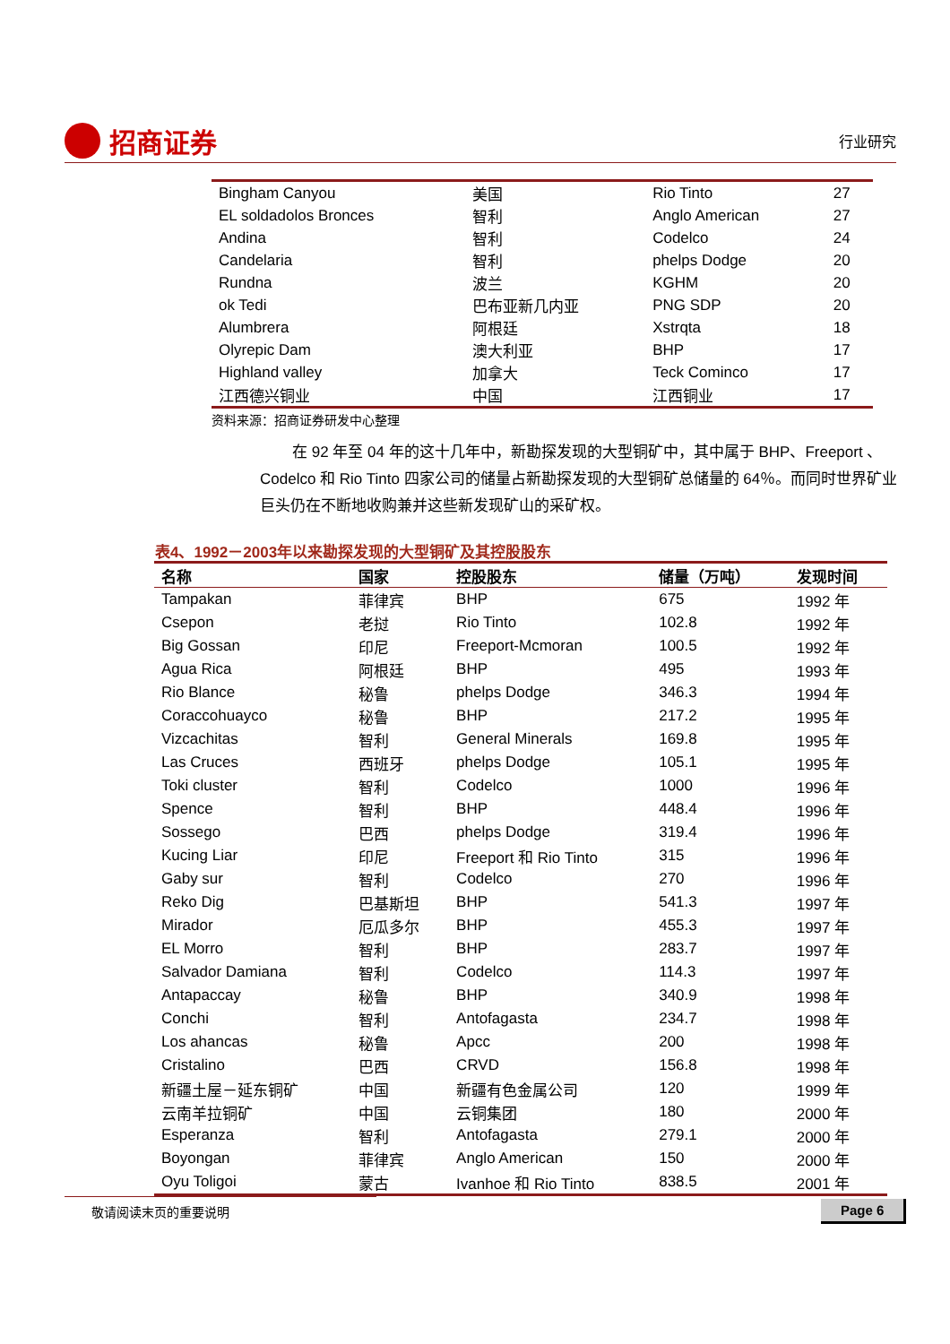招商证券
行业研究
| Bingham Canyou | 美国 | Rio Tinto | 27 |
| EL soldadolos Bronces | 智利 | Anglo American | 27 |
| Andina | 智利 | Codelco | 24 |
| Candelaria | 智利 | phelps Dodge | 20 |
| Rundna | 波兰 | KGHM | 20 |
| ok Tedi | 巴布亚新几内亚 | PNG SDP | 20 |
| Alumbrera | 阿根廷 | Xstrqta | 18 |
| Olyrepic Dam | 澳大利亚 | BHP | 17 |
| Highland valley | 加拿大 | Teck Cominco | 17 |
| 江西德兴铜业 | 中国 | 江西铜业 | 17 |
资料来源：招商证券研发中心整理
在 92 年至 04 年的这十几年中，新勘探发现的大型铜矿中，其中属于 BHP、Freeport 、Codelco 和 Rio Tinto 四家公司的储量占新勘探发现的大型铜矿总储量的 64％。而同时世界矿业巨头仍在不断地收购兼并这些新发现矿山的采矿权。
表4、1992－2003年以来勘探发现的大型铜矿及其控股股东
| 名称 | 国家 | 控股股东 | 储量（万吨） | 发现时间 |
| --- | --- | --- | --- | --- |
| Tampakan | 菲律宾 | BHP | 675 | 1992 年 |
| Csepon | 老挝 | Rio Tinto | 102.8 | 1992 年 |
| Big Gossan | 印尼 | Freeport-Mcmoran | 100.5 | 1992 年 |
| Agua Rica | 阿根廷 | BHP | 495 | 1993 年 |
| Rio Blance | 秘鲁 | phelps Dodge | 346.3 | 1994 年 |
| Coraccohuayco | 秘鲁 | BHP | 217.2 | 1995 年 |
| Vizcachitas | 智利 | General Minerals | 169.8 | 1995 年 |
| Las Cruces | 西班牙 | phelps Dodge | 105.1 | 1995 年 |
| Toki cluster | 智利 | Codelco | 1000 | 1996 年 |
| Spence | 智利 | BHP | 448.4 | 1996 年 |
| Sossego | 巴西 | phelps Dodge | 319.4 | 1996 年 |
| Kucing Liar | 印尼 | Freeport 和 Rio Tinto | 315 | 1996 年 |
| Gaby sur | 智利 | Codelco | 270 | 1996 年 |
| Reko Dig | 巴基斯坦 | BHP | 541.3 | 1997 年 |
| Mirador | 厄瓜多尔 | BHP | 455.3 | 1997 年 |
| EL Morro | 智利 | BHP | 283.7 | 1997 年 |
| Salvador Damiana | 智利 | Codelco | 114.3 | 1997 年 |
| Antapaccay | 秘鲁 | BHP | 340.9 | 1998 年 |
| Conchi | 智利 | Antofagasta | 234.7 | 1998 年 |
| Los ahancas | 秘鲁 | Apcc | 200 | 1998 年 |
| Cristalino | 巴西 | CRVD | 156.8 | 1998 年 |
| 新疆土屋－延东铜矿 | 中国 | 新疆有色金属公司 | 120 | 1999 年 |
| 云南羊拉铜矿 | 中国 | 云铜集团 | 180 | 2000 年 |
| Esperanza | 智利 | Antofagasta | 279.1 | 2000 年 |
| Boyongan | 菲律宾 | Anglo American | 150 | 2000 年 |
| Oyu Toligoi | 蒙古 | Ivanhoe 和 Rio Tinto | 838.5 | 2001 年 |
敬请阅读末页的重要说明 Page 6